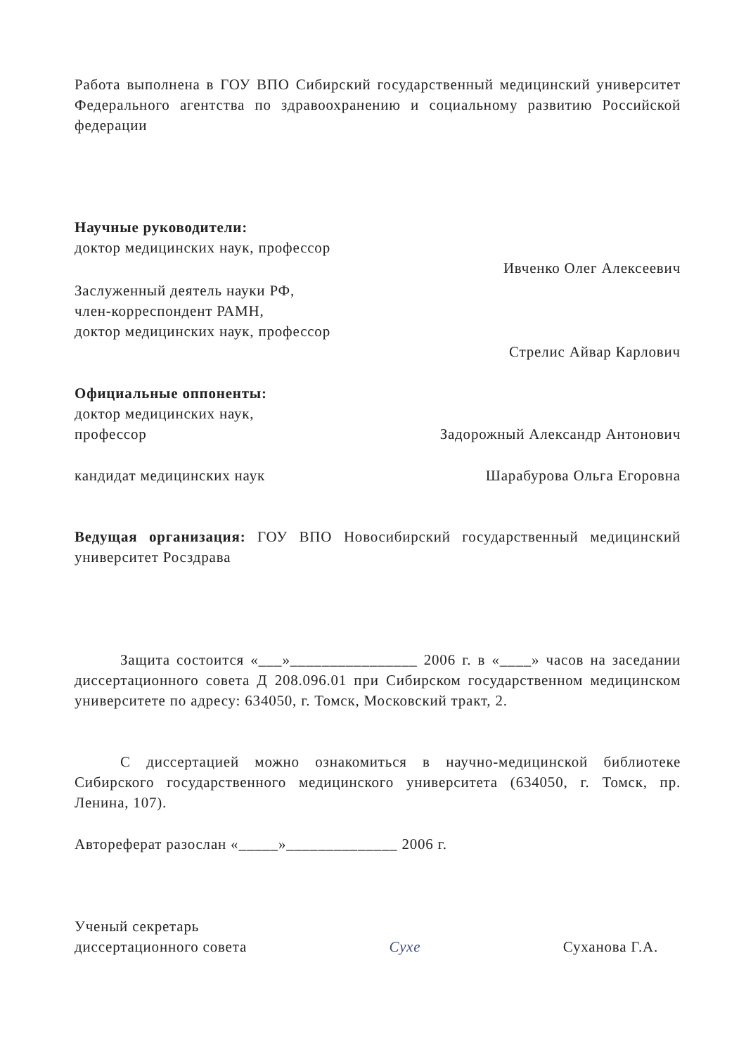Работа выполнена в ГОУ ВПО Сибирский государственный медицинский университет Федерального агентства по здравоохранению и социальному развитию Российской федерации
Научные руководители:
доктор медицинских наук, профессор
Ивченко Олег Алексеевич
Заслуженный деятель науки РФ,
член-корреспондент РАМН,
доктор медицинских наук, профессор
Стрелис Айвар Карлович
Официальные оппоненты:
доктор медицинских наук,
профессор Задорожный Александр Антонович
кандидат медицинских наук Шарабурова Ольга Егоровна
Ведущая организация: ГОУ ВПО Новосибирский государственный медицинский университет Росздрава
Защита состоится «___»________________ 2006 г. в «____» часов на заседании диссертационного совета Д 208.096.01 при Сибирском государственном медицинском университете по адресу: 634050, г. Томск, Московский тракт, 2.
С диссертацией можно ознакомиться в научно-медицинской библиотеке Сибирского государственного медицинского университета (634050, г. Томск, пр. Ленина, 107).
Автореферат разослан «_____»______________ 2006 г.
Ученый секретарь
диссертационного совета Сухе Суханова Г.А.